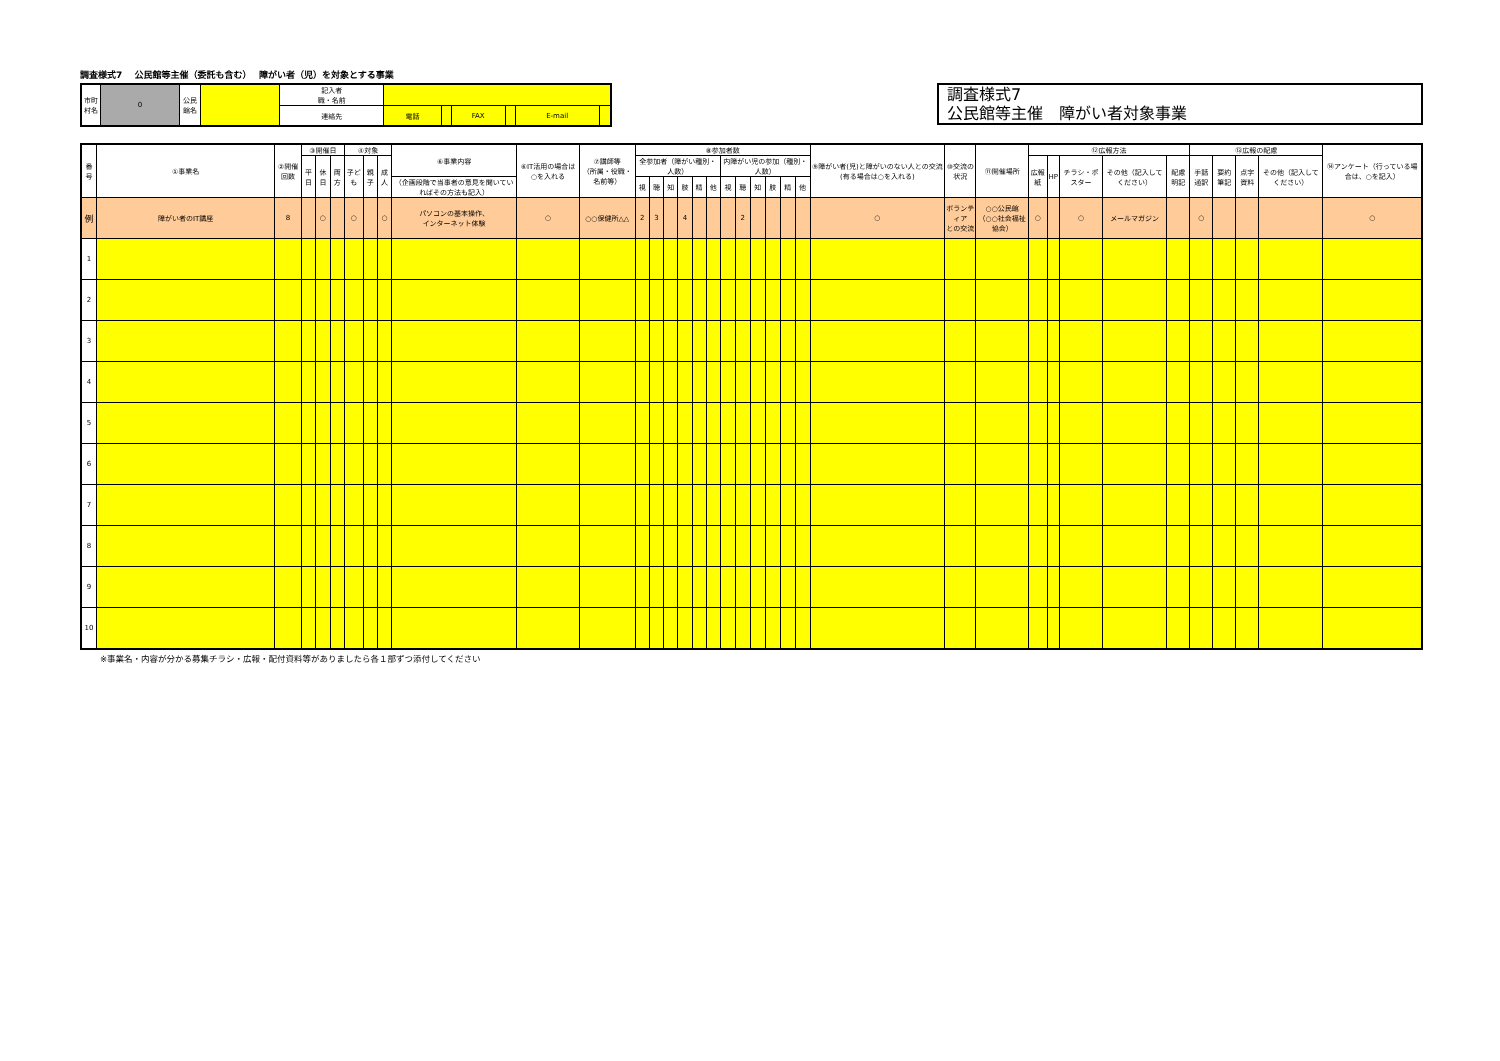調査様式7　 公民館等主催（委託も含む）　 障がい者（児）を対象とする事業
| 市町村名 | 0 | 公民館名 | | 記入者 職・名前 | | | | | | |
| | | | | 連絡先 | 電話 | | FAX | | E-mail | |
調査様式7
公民館等主催　障がい者対象事業
| 番号 | ①事業名 | ②開催回数 | ③開催日 | | | ④対象 | | | ⑥事業内容 | ⑥IT活用の場合は○を入れる | ⑦講師等 （所属・役職・名前等） | ⑧参加者数 | | | | | | | | | | | | ⑨障がい者(児)と障がいのない人との交流(有る場合は○を入れる) | ⑩交流の状況 | ⑪開催場所 | ⑫広報方法 | | | | | ⑬広報の配慮 | | | | ⑭アンケート（行っている場合は、○を記入） |
| --- | --- | --- | --- | --- | --- | --- | --- | --- | --- | --- | --- | --- | --- | --- | --- | --- | --- | --- | --- | --- | --- | --- | --- | --- | --- | --- | --- | --- | --- | --- | --- | --- | --- | --- | --- | --- |
| | | | 平日 | 休日 | 両方 | 子ども | 親子 | 成人 | | | | 全参加者（障がい種別・人数） | | | | | | 内障がい児の参加（種別・人数） | | | | | | | | | 広報紙 | HP | チラシ・ポスター | その他（記入してください） | 配慮明記 | 手話通訳 | 要約筆記 | 点字資料 | その他（記入してください） | |
| | | | | | | | | | （企画段階で当事者の意見を聞いていればその方法も記入） | | | 視 | 聴 | 知 | 肢 | 精 | 他 | 視 | 聴 | 知 | 肢 | 精 | 他 | | | | | | | | | | | | | |
| 例 | 障がい者のIT講座 | 8 | | ○ | | ○ | | ○ | パソコンの基本操作、 インターネット体験 | ○ | ○○保健所△△ | 2 | 3 | | 4 | | | | 2 | | | | | ○ | ボランティア との交流 | ○○公民館 （○○社会福祉協会） | ○ | | ○ | メールマガジン | | ○ | | | | ○ |
| 1 | | | | | | | | | | | | | | | | | | | | | | | | | | | | | | | | | | | | |
| 2 | | | | | | | | | | | | | | | | | | | | | | | | | | | | | | | | | | | | |
| 3 | | | | | | | | | | | | | | | | | | | | | | | | | | | | | | | | | | | | |
| 4 | | | | | | | | | | | | | | | | | | | | | | | | | | | | | | | | | | | | |
| 5 | | | | | | | | | | | | | | | | | | | | | | | | | | | | | | | | | | | | |
| 6 | | | | | | | | | | | | | | | | | | | | | | | | | | | | | | | | | | | | |
| 7 | | | | | | | | | | | | | | | | | | | | | | | | | | | | | | | | | | | | |
| 8 | | | | | | | | | | | | | | | | | | | | | | | | | | | | | | | | | | | | |
| 9 | | | | | | | | | | | | | | | | | | | | | | | | | | | | | | | | | | | | |
| 10 | | | | | | | | | | | | | | | | | | | | | | | | | | | | | | | | | | | | |
※事業名・内容が分かる募集チラシ・広報・配付資料等がありましたら各１部ずつ添付してください